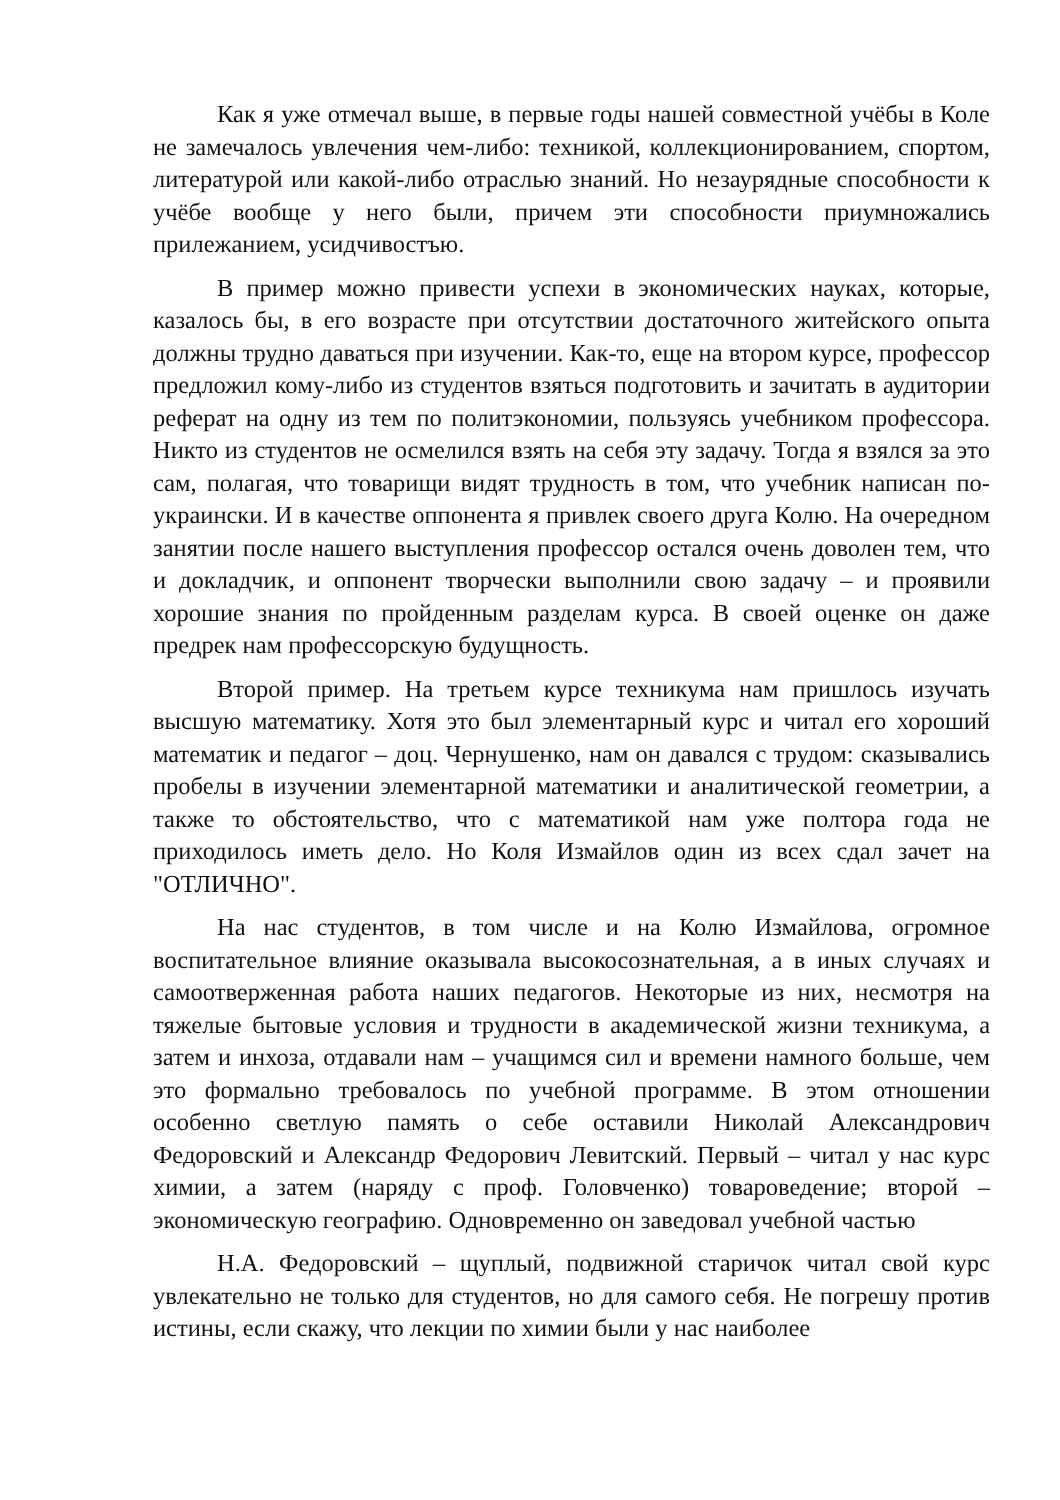Как я уже отмечал выше, в первые годы нашей совместной учёбы в Коле не замечалось увлечения чем-либо: техникой, коллекционированием, спортом, литературой или какой-либо отраслью знаний. Но незаурядные способности к учёбе вообще у него были, причем эти способности приумножались прилежанием, усидчивостъю.
В пример можно привести успехи в экономических науках, которые, казалось бы, в его возрасте при отсутствии достаточного житейского опыта должны трудно даваться при изучении. Как-то, еще на втором курсе, профессор предложил кому-либо из студентов взяться подготовить и зачитать в аудитории реферат на одну из тем по политэкономии, пользуясь учебником профессора. Никто из студентов не осмелился взять на себя эту задачу. Тогда я взялся за это сам, полагая, что товарищи видят трудность в том, что учебник написан по-украински. И в качестве оппонента я привлек своего друга Колю. На очередном занятии после нашего выступления профессор остался очень доволен тем, что и докладчик, и оппонент творчески выполнили свою задачу – и проявили хорошие знания по пройденным разделам курса. В своей оценке он даже предрек нам профессорскую будущность.
Второй пример. На третьем курсе техникума нам пришлось изучать высшую математику. Хотя это был элементарный курс и читал его хороший математик и педагог – доц. Чернушенко, нам он давался с трудом: сказывались пробелы в изучении элементарной математики и аналитической геометрии, а также то обстоятельство, что с математикой нам уже полтора года не приходилось иметь дело. Но Коля Измайлов один из всех сдал зачет на "ОТЛИЧНО".
На нас студентов, в том числе и на Колю Измайлова, огромное воспитательное влияние оказывала высокосознательная, а в иных случаях и самоотверженная работа наших педагогов. Некоторые из них, несмотря на тяжелые бытовые условия и трудности в академической жизни техникума, а затем и инхоза, отдавали нам – учащимся сил и времени намного больше, чем это формально требовалось по учебной программе. В этом отношении особенно светлую память о себе оставили Николай Александрович Федоровский и Александр Федорович Левитский. Первый – читал у нас курс химии, а затем (наряду с проф. Головченко) товароведение; второй – экономическую географию. Одновременно он заведовал учебной частью
Н.А. Федоровский – щуплый, подвижной старичок читал свой курс увлекательно не только для студентов, но для самого себя. Не погрешу против истины, если скажу, что лекции по химии были у нас наиболее